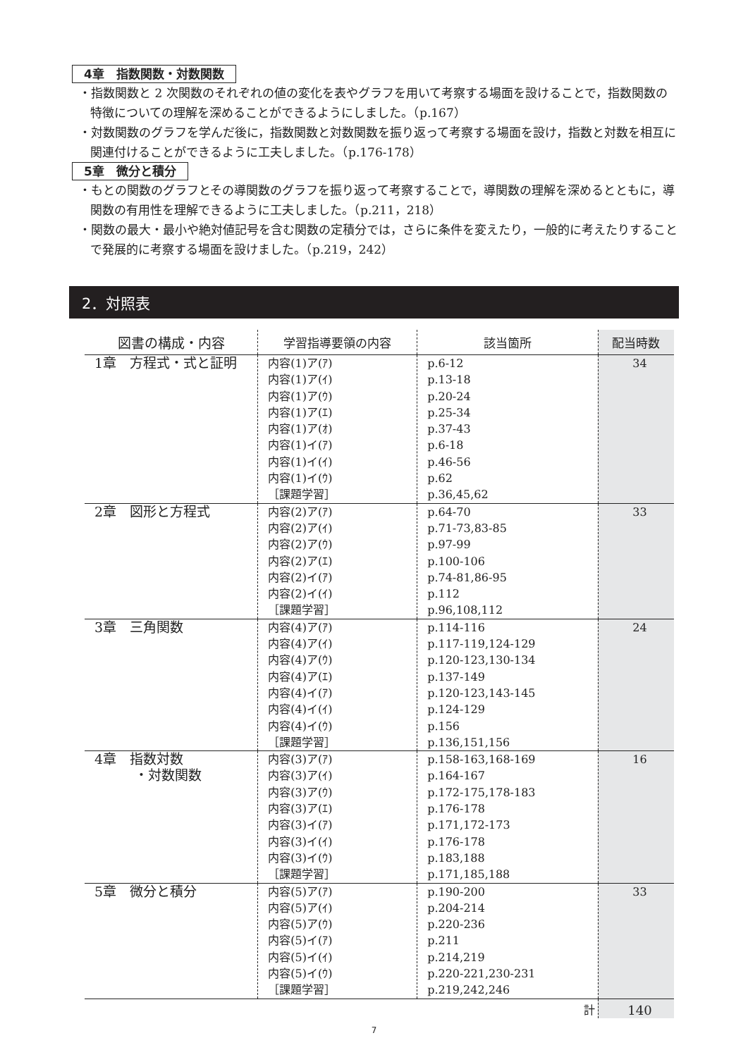4章　指数関数・対数関数
・指数関数と 2 次関数のそれぞれの値の変化を表やグラフを用いて考察する場面を設けることで，指数関数の特徴についての理解を深めることができるようにしました。（p.167）
・対数関数のグラフを学んだ後に，指数関数と対数関数を振り返って考察する場面を設け，指数と対数を相互に関連付けることができるように工夫しました。（p.176-178）
5章　微分と積分
・もとの関数のグラフとその導関数のグラフを振り返って考察することで，導関数の理解を深めるとともに，導関数の有用性を理解できるように工夫しました。（p.211，218）
・関数の最大・最小や絶対値記号を含む関数の定積分では，さらに条件を変えたり，一般的に考えたりすることで発展的に考察する場面を設けました。（p.219，242）
2．対照表
| 図書の構成・内容 | 学習指導要領の内容 | 該当箇所 | 配当時数 |
| --- | --- | --- | --- |
| 1章 方程式・式と証明 | 内容(1)ア(ｱ) 内容(1)ア(ｲ) 内容(1)ア(ｳ) 内容(1)ア(ｴ) 内容(1)ア(ｵ) 内容(1)イ(ｱ) 内容(1)イ(ｲ) 内容(1)イ(ｳ) ［課題学習］ | p.6-12 p.13-18 p.20-24 p.25-34 p.37-43 p.6-18 p.46-56 p.62 p.36,45,62 | 34 |
| 2章 図形と方程式 | 内容(2)ア(ｱ) 内容(2)ア(ｲ) 内容(2)ア(ｳ) 内容(2)ア(ｴ) 内容(2)イ(ｱ) 内容(2)イ(ｲ) ［課題学習］ | p.64-70 p.71-73,83-85 p.97-99 p.100-106 p.74-81,86-95 p.112 p.96,108,112 | 33 |
| 3章 三角関数 | 内容(4)ア(ｱ) 内容(4)ア(ｲ) 内容(4)ア(ｳ) 内容(4)ア(ｴ) 内容(4)イ(ｱ) 内容(4)イ(ｲ) 内容(4)イ(ｳ) ［課題学習］ | p.114-116 p.117-119,124-129 p.120-123,130-134 p.137-149 p.120-123,143-145 p.124-129 p.156 p.136,151,156 | 24 |
| 4章 指数対数 ・対数関数 | 内容(3)ア(ｱ) 内容(3)ア(ｲ) 内容(3)ア(ｳ) 内容(3)ア(ｴ) 内容(3)イ(ｱ) 内容(3)イ(ｲ) 内容(3)イ(ｳ) ［課題学習］ | p.158-163,168-169 p.164-167 p.172-175,178-183 p.176-178 p.171,172-173 p.176-178 p.183,188 p.171,185,188 | 16 |
| 5章 微分と積分 | 内容(5)ア(ｱ) 内容(5)ア(ｲ) 内容(5)ア(ｳ) 内容(5)イ(ｱ) 内容(5)イ(ｲ) 内容(5)イ(ｳ) ［課題学習］ | p.190-200 p.204-214 p.220-236 p.211 p.214,219 p.220-221,230-231 p.219,242,246 | 33 |
| | | 計 | 140 |
7